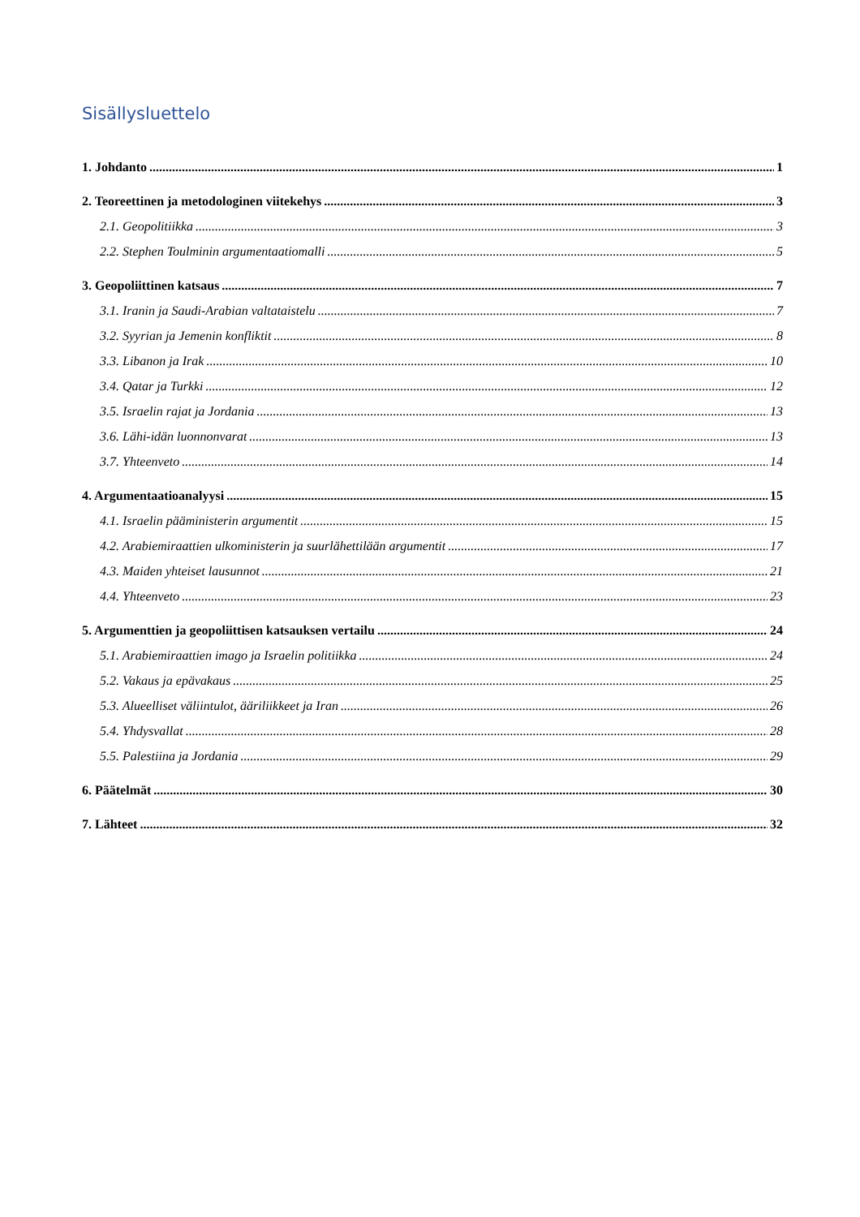Sisällysluettelo
1. Johdanto 1
2. Teoreettinen ja metodologinen viitekehys 3
2.1. Geopolitiikka 3
2.2. Stephen Toulminin argumentaatiomalli 5
3. Geopoliittinen katsaus 7
3.1. Iranin ja Saudi-Arabian valtataistelu 7
3.2. Syyrian ja Jemenin konfliktit 8
3.3. Libanon ja Irak 10
3.4. Qatar ja Turkki 12
3.5. Israelin rajat ja Jordania 13
3.6. Lähi-idän luonnonvarat 13
3.7. Yhteenveto 14
4. Argumentaatioanalyysi 15
4.1. Israelin pääministerin argumentit 15
4.2. Arabiemiraattien ulkoministerin ja suurlähettilään argumentit 17
4.3. Maiden yhteiset lausunnot 21
4.4. Yhteenveto 23
5. Argumenttien ja geopoliittisen katsauksen vertailu 24
5.1. Arabiemiraattien imago ja Israelin politiikka 24
5.2. Vakaus ja epävakaus 25
5.3. Alueelliset väliintulot, ääriliikkeet ja Iran 26
5.4. Yhdysvallat 28
5.5. Palestiina ja Jordania 29
6. Päätelmät 30
7. Lähteet 32